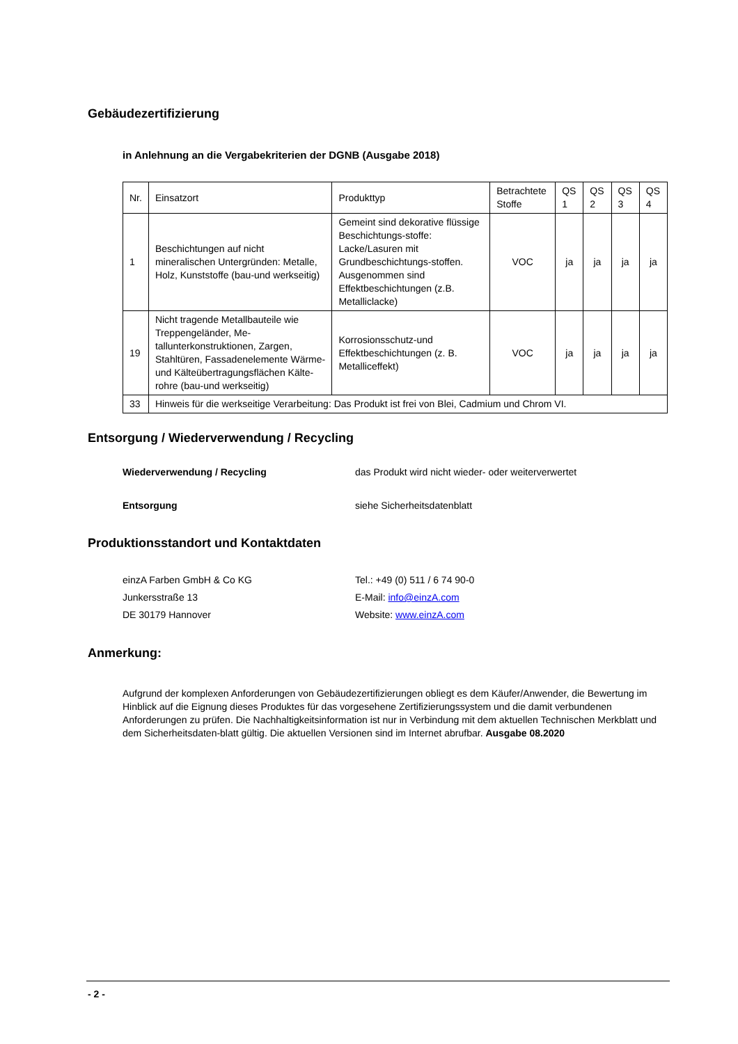Gebäudezertifizierung
in Anlehnung an die Vergabekriterien der DGNB (Ausgabe 2018)
| Nr. | Einsatzort | Produkttyp | Betrachtete Stoffe | QS 1 | QS 2 | QS 3 | QS 4 |
| --- | --- | --- | --- | --- | --- | --- | --- |
| 1 | Beschichtungen auf nicht mineralischen Untergründen: Metalle, Holz, Kunststoffe (bau-und werkseitig) | Gemeint sind dekorative flüssige Beschichtungs-stoffe: Lacke/Lasuren mit Grundbeschichtungs-stoffen. Ausgenommen sind Effektbeschichtungen (z.B. Metalliclacke) | VOC | ja | ja | ja | ja |
| 19 | Nicht tragende Metallbauteile wie Treppengeländer, Me-tallunterkonstruktionen, Zargen, Stahltüren, Fassadenelemente Wärme-und Kälteübertragungsflächen Kälte-rohre (bau-und werkseitig) | Korrosionsschutz-und Effektbeschichtungen (z. B. Metalliceffekt) | VOC | ja | ja | ja | ja |
| 33 | Hinweis für die werkseitige Verarbeitung: Das Produkt ist frei von Blei, Cadmium und Chrom VI. | | | | | | |
Entsorgung / Wiederverwendung / Recycling
Wiederverwendung / Recycling das Produkt wird nicht wieder- oder weiterverwertet
Entsorgung siehe Sicherheitsdatenblatt
Produktionsstandort und Kontaktdaten
einzA Farben GmbH & Co KG
Junkersstraße 13
DE 30179 Hannover
Tel.: +49 (0) 511 / 6 74 90-0
E-Mail: info@einzA.com
Website: www.einzA.com
Anmerkung:
Aufgrund der komplexen Anforderungen von Gebäudezertifizierungen obliegt es dem Käufer/Anwender, die Bewertung im Hinblick auf die Eignung dieses Produktes für das vorgesehene Zertifizierungssystem und die damit verbundenen Anforderungen zu prüfen. Die Nachhaltigkeitsinformation ist nur in Verbindung mit dem aktuellen Technischen Merkblatt und dem Sicherheitsdaten-blatt gültig. Die aktuellen Versionen sind im Internet abrufbar. Ausgabe 08.2020
- 2 -